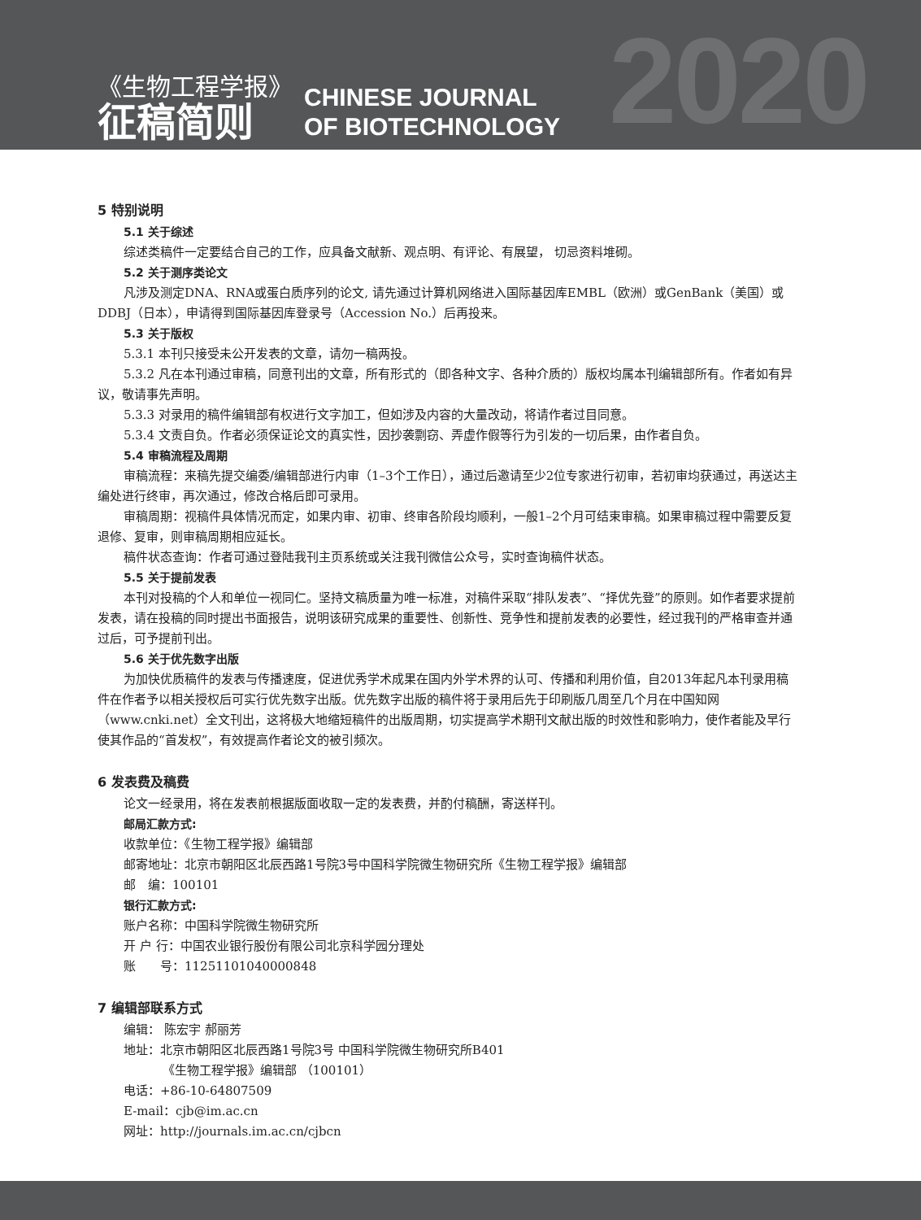《生物工程学报》
征稿简则
CHINESE JOURNAL
OF BIOTECHNOLOGY
2020
5 特别说明
5.1 关于综述
综述类稿件一定要结合自己的工作，应具备文献新、观点明、有评论、有展望， 切忌资料堆砌。
5.2 关于测序类论文
凡涉及测定DNA、RNA或蛋白质序列的论文, 请先通过计算机网络进入国际基因库EMBL（欧洲）或GenBank（美国）或DDBJ（日本），申请得到国际基因库登录号（Accession No.）后再投来。
5.3 关于版权
5.3.1 本刊只接受未公开发表的文章，请勿一稿两投。
5.3.2 凡在本刊通过审稿，同意刊出的文章，所有形式的（即各种文字、各种介质的）版权均属本刊编辑部所有。作者如有异议，敬请事先声明。
5.3.3 对录用的稿件编辑部有权进行文字加工，但如涉及内容的大量改动，将请作者过目同意。
5.3.4 文责自负。作者必须保证论文的真实性，因抄袭剽窃、弄虚作假等行为引发的一切后果，由作者自负。
5.4 审稿流程及周期
审稿流程：来稿先提交编委/编辑部进行内审（1–3个工作日），通过后邀请至少2位专家进行初审，若初审均获通过，再送达主编处进行终审，再次通过，修改合格后即可录用。
审稿周期：视稿件具体情况而定，如果内审、初审、终审各阶段均顺利，一般1–2个月可结束审稿。如果审稿过程中需要反复退修、复审，则审稿周期相应延长。
稿件状态查询：作者可通过登陆我刊主页系统或关注我刊微信公众号，实时查询稿件状态。
5.5 关于提前发表
本刊对投稿的个人和单位一视同仁。坚持文稿质量为唯一标准，对稿件采取“排队发表”、“择优先登”的原则。如作者要求提前发表，请在投稿的同时提出书面报告，说明该研究成果的重要性、创新性、竞争性和提前发表的必要性，经过我刊的严格审查并通过后，可予提前刊出。
5.6 关于优先数字出版
为加快优质稿件的发表与传播速度，促进优秀学术成果在国内外学术界的认可、传播和利用价值，自2013年起凡本刊录用稿件在作者予以相关授权后可实行优先数字出版。优先数字出版的稿件将于录用后先于印刷版几周至几个月在中国知网（www.cnki.net）全文刊出，这将极大地缩短稿件的出版周期，切实提高学术期刊文献出版的时效性和影响力，使作者能及早行使其作品的“首发权”，有效提高作者论文的被引频次。
6 发表费及稿费
论文一经录用，将在发表前根据版面收取一定的发表费，并酌付稿酬，寄送样刊。
邮局汇款方式:
收款单位：《生物工程学报》编辑部
邮寄地址：北京市朝阳区北辰西路1号院3号中国科学院微生物研究所《生物工程学报》编辑部
邮　编：100101
银行汇款方式:
账户名称：中国科学院微生物研究所
开 户 行：中国农业银行股份有限公司北京科学园分理处
账　　号：11251101040000848
7 编辑部联系方式
编辑： 陈宏宇 郝丽芳
地址：北京市朝阳区北辰西路1号院3号 中国科学院微生物研究所B401
《生物工程学报》编辑部 （100101）
电话：+86-10-64807509
E-mail：cjb@im.ac.cn
网址：http://journals.im.ac.cn/cjbcn